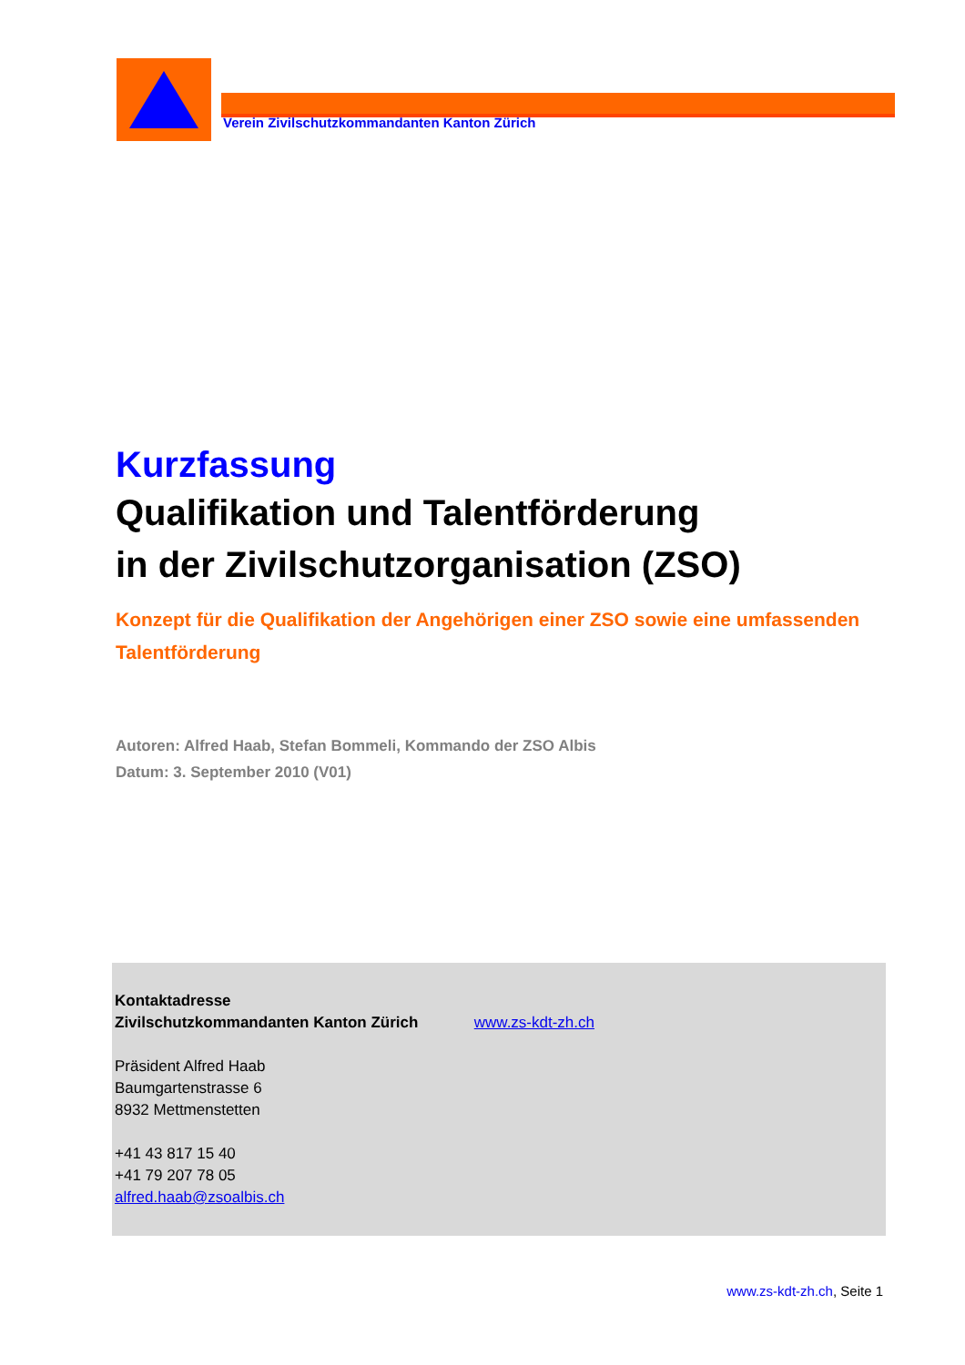Verein Zivilschutzkommandanten Kanton Zürich
Kurzfassung
Qualifikation und Talentförderung
in der Zivilschutzorganisation (ZSO)
Konzept für die Qualifikation der Angehörigen einer ZSO sowie eine umfassenden Talentförderung
Autoren: Alfred Haab, Stefan Bommeli, Kommando der ZSO Albis
Datum: 3. September 2010 (V01)
Kontaktadresse
Zivilschutzkommandanten Kanton Zürich www.zs-kdt-zh.ch
Präsident Alfred Haab
Baumgartenstrasse 6
8932 Mettmenstetten
+41 43 817 15 40
+41 79 207 78 05
alfred.haab@zsoalbis.ch
www.zs-kdt-zh.ch, Seite 1